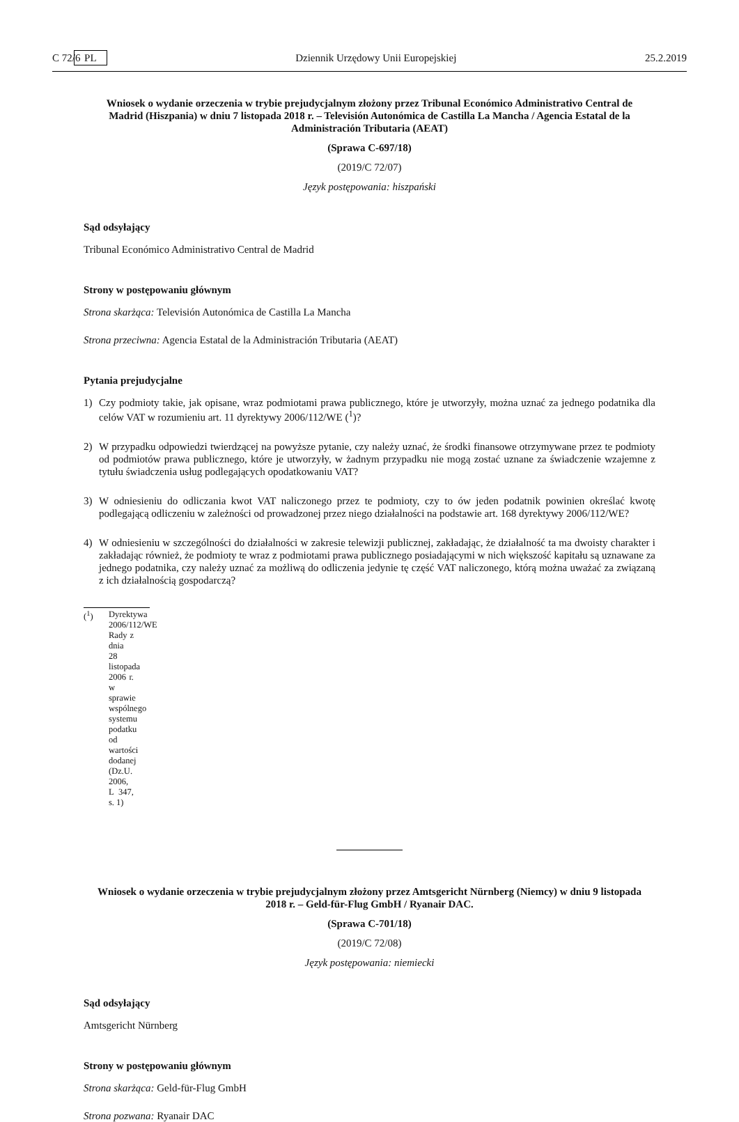C 72/6 PL Dziennik Urzędowy Unii Europejskiej 25.2.2019
Wniosek o wydanie orzeczenia w trybie prejudycjalnym złożony przez Tribunal Económico Administrativo Central de Madrid (Hiszpania) w dniu 7 listopada 2018 r. – Televisión Autonómica de Castilla La Mancha / Agencia Estatal de la Administración Tributaria (AEAT)
(Sprawa C-697/18)
(2019/C 72/07)
Język postępowania: hiszpański
Sąd odsyłający
Tribunal Económico Administrativo Central de Madrid
Strony w postępowaniu głównym
Strona skarżąca: Televisión Autonómica de Castilla La Mancha
Strona przeciwna: Agencia Estatal de la Administración Tributaria (AEAT)
Pytania prejudycjalne
1) Czy podmioty takie, jak opisane, wraz podmiotami prawa publicznego, które je utworzyły, można uznać za jednego podatnika dla celów VAT w rozumieniu art. 11 dyrektywy 2006/112/WE (<sup>1</sup>)?
2) W przypadku odpowiedzi twierdzącej na powyższe pytanie, czy należy uznać, że środki finansowe otrzymywane przez te podmioty od podmiotów prawa publicznego, które je utworzyły, w żadnym przypadku nie mogą zostać uznane za świadczenie wzajemne z tytułu świadczenia usług podlegających opodatkowaniu VAT?
3) W odniesieniu do odliczania kwot VAT naliczonego przez te podmioty, czy to ów jeden podatnik powinien określać kwotę podlegającą odliczeniu w zależności od prowadzonej przez niego działalności na podstawie art. 168 dyrektywy 2006/112/WE?
4) W odniesieniu w szczególności do działalności w zakresie telewizji publicznej, zakładając, że działalność ta ma dwoisty charakter i zakładając również, że podmioty te wraz z podmiotami prawa publicznego posiadającymi w nich większość kapitału są uznawane za jednego podatnika, czy należy uznać za możliwą do odliczenia jedynie tę część VAT naliczonego, którą można uważać za związaną z ich działalnością gospodarczą?
(<sup>1</sup>) Dyrektywa 2006/112/WE Rady z dnia 28 listopada 2006 r. w sprawie wspólnego systemu podatku od wartości dodanej (Dz.U. 2006, L 347, s. 1)
Wniosek o wydanie orzeczenia w trybie prejudycjalnym złożony przez Amtsgericht Nürnberg (Niemcy) w dniu 9 listopada 2018 r. – Geld-für-Flug GmbH / Ryanair DAC.
(Sprawa C-701/18)
(2019/C 72/08)
Język postępowania: niemiecki
Sąd odsyłający
Amtsgericht Nürnberg
Strony w postępowaniu głównym
Strona skarżąca: Geld-für-Flug GmbH
Strona pozwana: Ryanair DAC